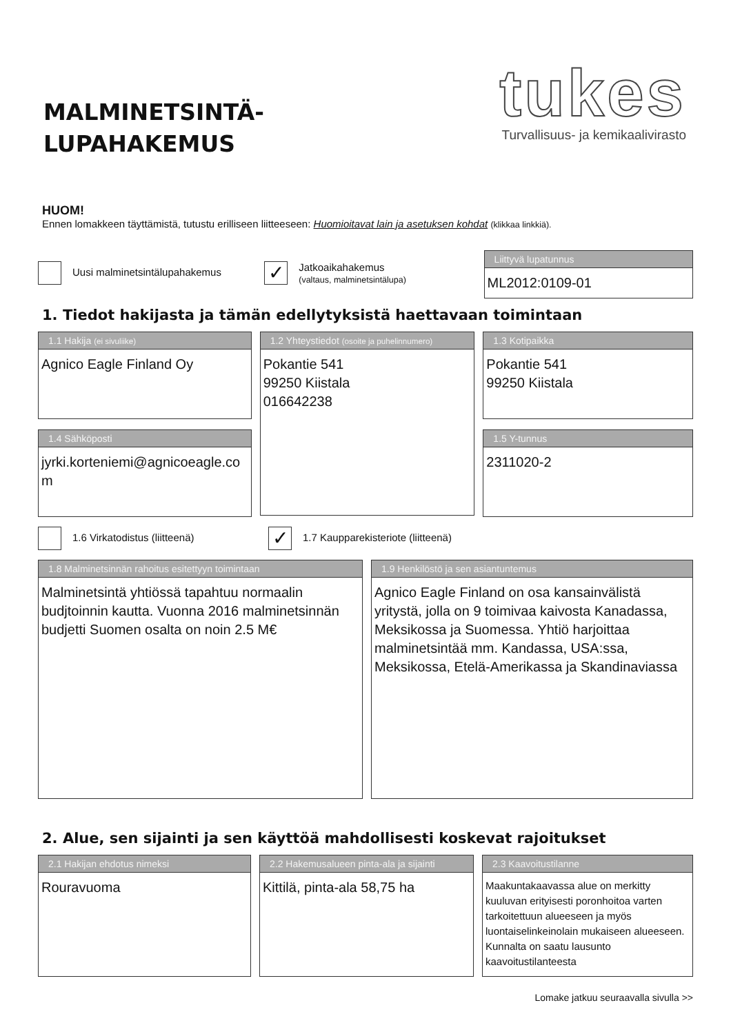MALMINETSINTÄ-
LUPAHAKEMUS
tukes
Turvallisuus- ja kemikaalivirasto
HUOM!
Ennen lomakkeen täyttämistä, tutustu erilliseen liitteeseen: Huomioitavat lain ja asetuksen kohdat (klikkaa linkkiä).
Uusi malminetsintälupahakemus
✓
Jatkoaikahakemus
(valtaus, malminetsintälupa)
Liittyvä lupatunnus
ML2012:0109-01
1. Tiedot hakijasta ja tämän edellytyksistä haettavaan toimintaan
1.1 Hakija (ei sivuliike)
Agnico Eagle Finland Oy
1.4 Sähköposti
jyrki.korteniemi@agnicoeagle.co m
1.2 Yhteystiedot (osoite ja puhelinnumero)
Pokantie 541
99250 Kiistala
016642238
1.3 Kotipaikka
Pokantie 541
99250 Kiistala
1.5 Y-tunnus
2311020-2
1.6 Virkatodistus (liitteenä)
✓ 1.7 Kaupparekisteriote (liitteenä)
1.8 Malminetsinnän rahoitus esitettyyn toimintaan
Malminetsintä yhtiössä tapahtuu normaalin budjtoinnin kautta. Vuonna 2016 malminetsinnän budjetti Suomen osalta on noin 2.5 M€
1.9 Henkilöstö ja sen asiantuntemus
Agnico Eagle Finland on osa kansainvälistä yritystä, jolla on 9 toimivaa kaivosta Kanadassa, Meksikossa ja Suomessa. Yhtiö harjoittaa malminetsintää mm. Kandassa, USA:ssa, Meksikossa, Etelä-Amerikassa ja Skandinaviassa
2. Alue, sen sijainti ja sen käyttöä mahdollisesti koskevat rajoitukset
2.1 Hakijan ehdotus nimeksi
Rouravuoma
2.2 Hakemusalueen pinta-ala ja sijainti
Kittilä, pinta-ala 58,75 ha
2.3 Kaavoitustilanne
Maakuntakaavassa alue on merkitty kuuluvan erityisesti poronhoitoa varten tarkoitettuun alueeseen ja myös luontaiselinkeinolain mukaiseen alueeseen. Kunnalta on saatu lausunto kaavoitustilanteesta
Lomake jatkuu seuraavalla sivulla >>